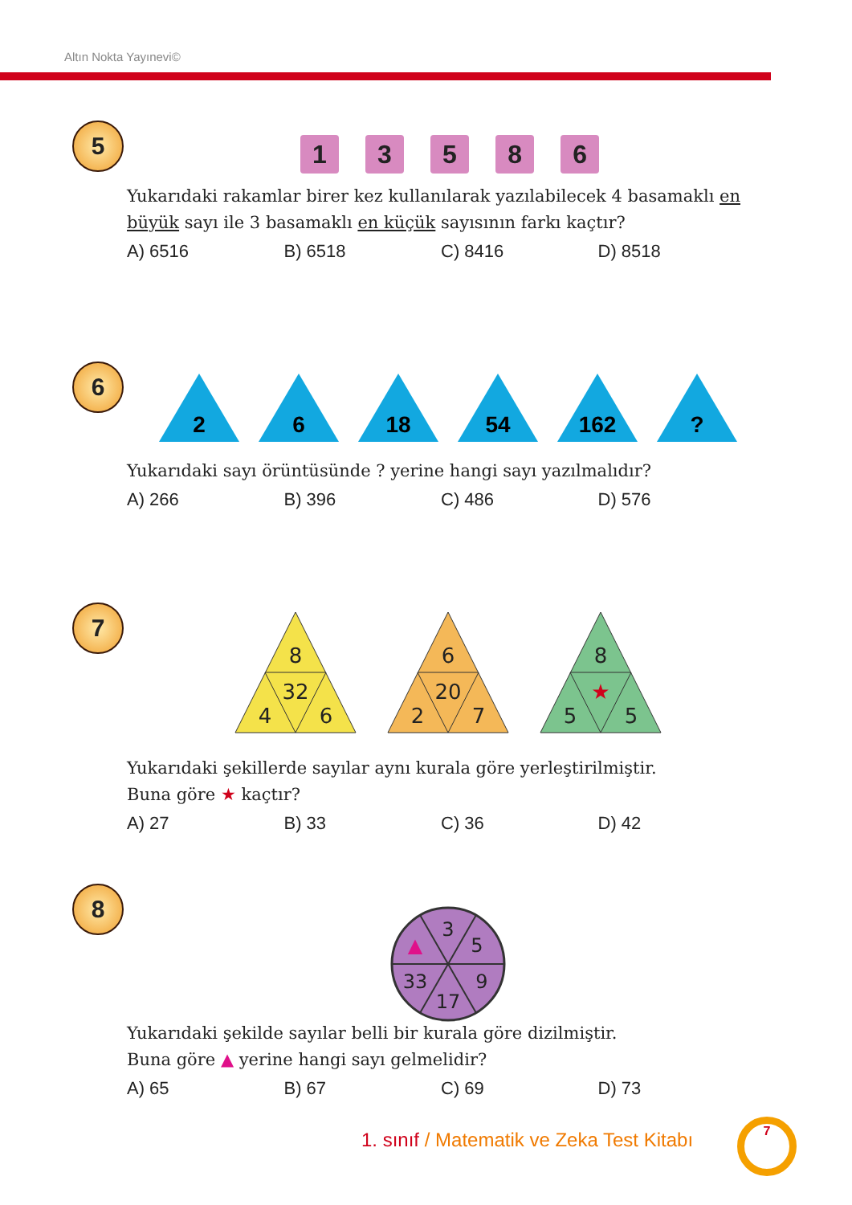Altın Nokta Yayınevi©
5
1 3 5 8 6
Yukarıdaki rakamlar birer kez kullanılarak yazılabilecek 4 basamaklı en büyük sayı ile 3 basamaklı en küçük sayısının farkı kaçtır?
A) 6516 B) 6518 C) 8416 D) 8518
6
2
6
18
54
162
?
Yukarıdaki sayı örüntüsünde ? yerine hangi sayı yazılmalıdır?
A) 266 B) 396 C) 486 D) 576
7
8
32
4
6
6
20
2
7
8
★
5
5
Yukarıdaki şekillerde sayılar aynı kurala göre yerleştirilmiştir.
Buna göre ★ kaçtır?
A) 27 B) 33 C) 36 D) 42
8
3
5
9
17
33
▲
Yukarıdaki şekilde sayılar belli bir kurala göre dizilmiştir.
Buna göre ▲ yerine hangi sayı gelmelidir?
A) 65 B) 67 C) 69 D) 73
1. sınıf / Matematik ve Zeka Test Kitabı
7